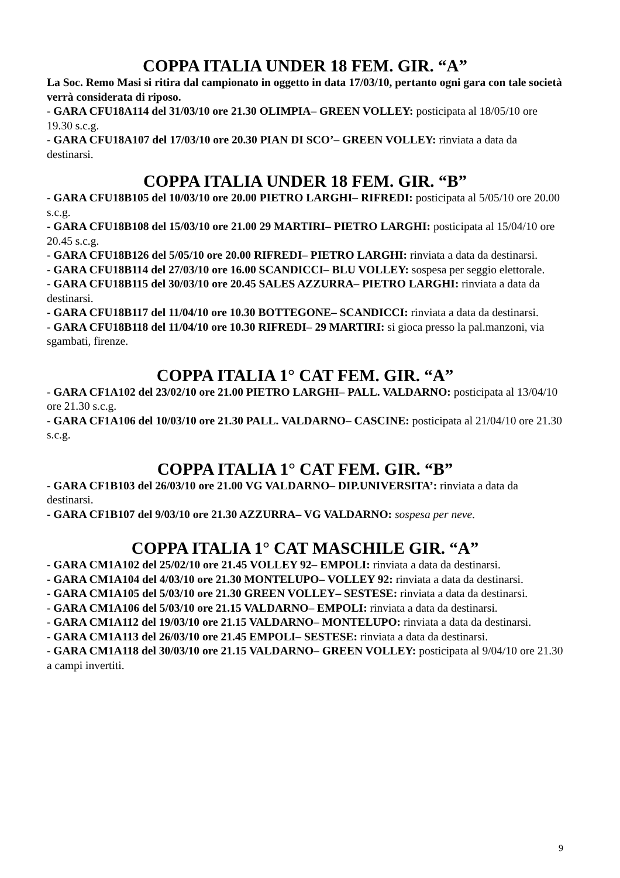COPPA ITALIA UNDER 18 FEM. GIR. “A”
La Soc. Remo Masi si ritira dal campionato in oggetto in data 17/03/10, pertanto ogni gara con tale società verrà considerata di riposo.
- GARA CFU18A114 del 31/03/10 ore 21.30 OLIMPIA– GREEN VOLLEY: posticipata al 18/05/10 ore 19.30 s.c.g.
- GARA CFU18A107 del 17/03/10 ore 20.30 PIAN DI SCO’– GREEN VOLLEY: rinviata a data da destinarsi.
COPPA ITALIA UNDER 18 FEM. GIR. “B”
- GARA CFU18B105 del 10/03/10 ore 20.00 PIETRO LARGHI– RIFREDI: posticipata al 5/05/10 ore 20.00 s.c.g.
- GARA CFU18B108 del 15/03/10 ore 21.00 29 MARTIRI– PIETRO LARGHI: posticipata al 15/04/10 ore 20.45 s.c.g.
- GARA CFU18B126 del 5/05/10 ore 20.00 RIFREDI– PIETRO LARGHI: rinviata a data da destinarsi.
- GARA CFU18B114 del 27/03/10 ore 16.00 SCANDICCI– BLU VOLLEY: sospesa per seggio elettorale.
- GARA CFU18B115 del 30/03/10 ore 20.45 SALES AZZURRA– PIETRO LARGHI: rinviata a data da destinarsi.
- GARA CFU18B117 del 11/04/10 ore 10.30 BOTTEGONE– SCANDICCI: rinviata a data da destinarsi.
- GARA CFU18B118 del 11/04/10 ore 10.30 RIFREDI– 29 MARTIRI: si gioca presso la pal.manzoni, via sgambati, firenze.
COPPA ITALIA 1° CAT FEM. GIR. “A”
- GARA CF1A102 del 23/02/10 ore 21.00 PIETRO LARGHI– PALL. VALDARNO: posticipata al 13/04/10 ore 21.30 s.c.g.
- GARA CF1A106 del 10/03/10 ore 21.30 PALL. VALDARNO– CASCINE: posticipata al 21/04/10 ore 21.30 s.c.g.
COPPA ITALIA 1° CAT FEM. GIR. “B”
- GARA CF1B103 del 26/03/10 ore 21.00 VG VALDARNO– DIP.UNIVERSITA’: rinviata a data da destinarsi.
- GARA CF1B107 del 9/03/10 ore 21.30 AZZURRA– VG VALDARNO: sospesa per neve.
COPPA ITALIA 1° CAT MASCHILE GIR. “A”
- GARA CM1A102 del 25/02/10 ore 21.45 VOLLEY 92– EMPOLI: rinviata a data da destinarsi.
- GARA CM1A104 del 4/03/10 ore 21.30 MONTELUPO– VOLLEY 92: rinviata a data da destinarsi.
- GARA CM1A105 del 5/03/10 ore 21.30 GREEN VOLLEY– SESTESE: rinviata a data da destinarsi.
- GARA CM1A106 del 5/03/10 ore 21.15 VALDARNO– EMPOLI: rinviata a data da destinarsi.
- GARA CM1A112 del 19/03/10 ore 21.15 VALDARNO– MONTELUPO: rinviata a data da destinarsi.
- GARA CM1A113 del 26/03/10 ore 21.45 EMPOLI– SESTESE: rinviata a data da destinarsi.
- GARA CM1A118 del 30/03/10 ore 21.15 VALDARNO– GREEN VOLLEY: posticipata al 9/04/10 ore 21.30 a campi invertiti.
9